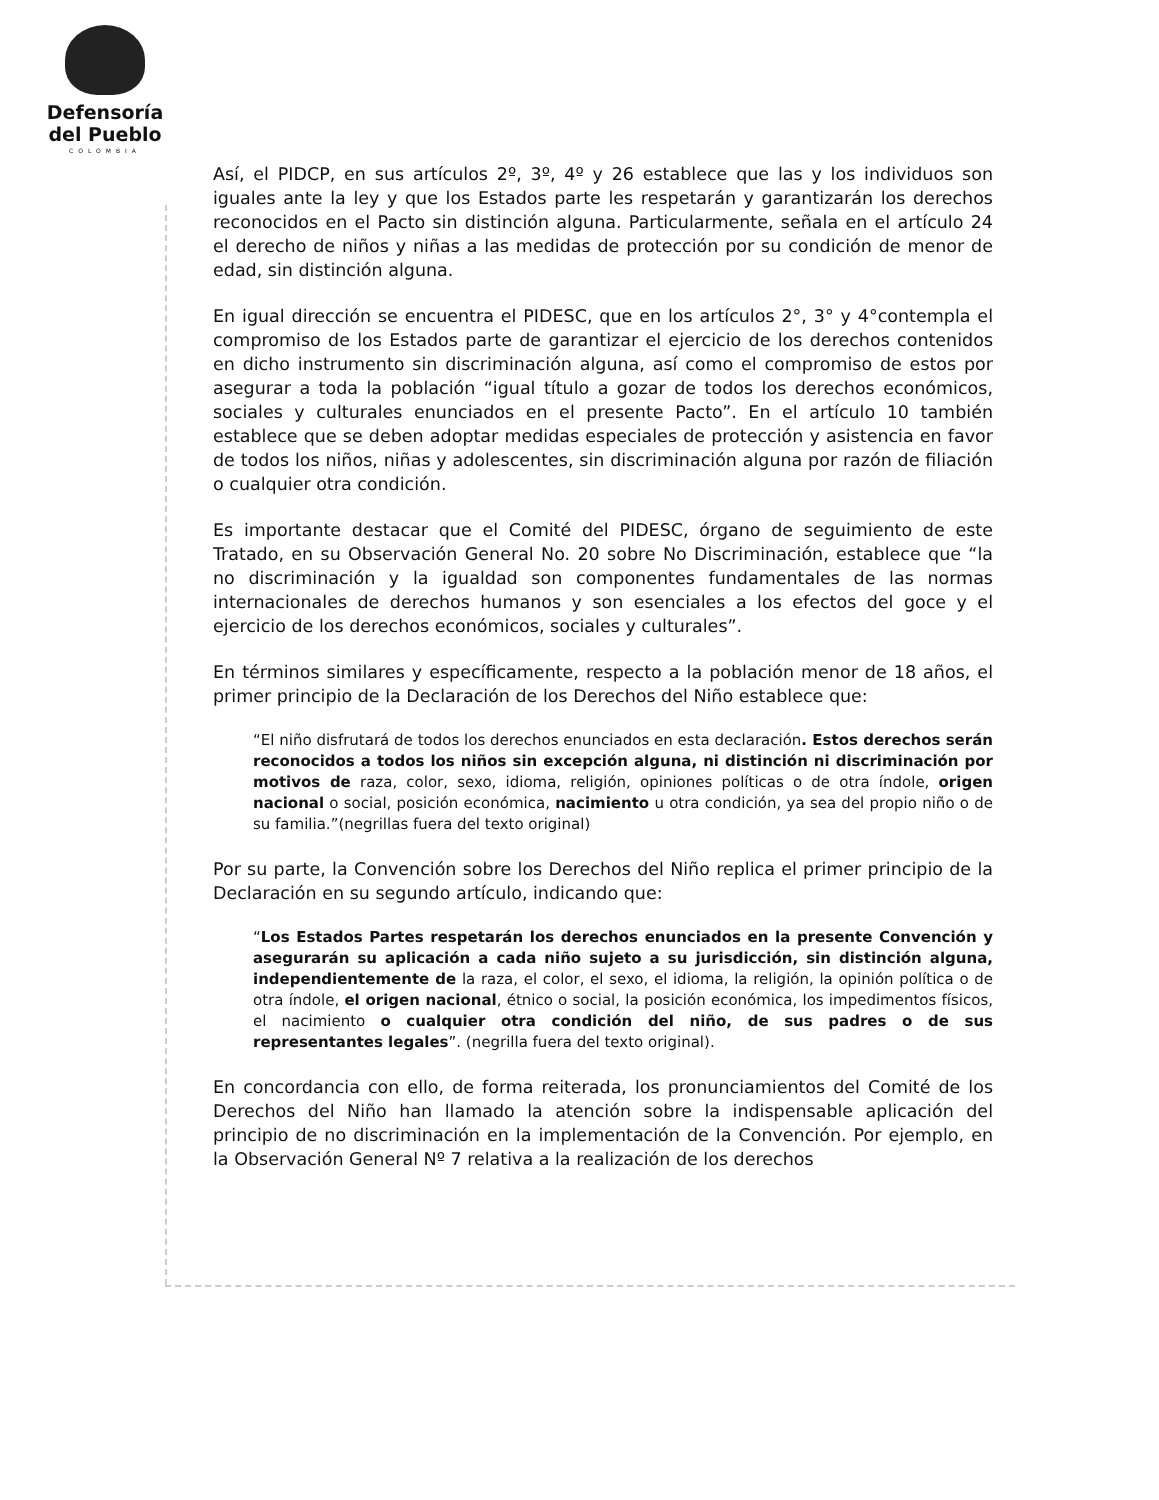Defensoría
del Pueblo
COLOMBIA
Así, el PIDCP, en sus artículos 2º, 3º, 4º y 26 establece que las y los individuos son iguales ante la ley y que los Estados parte les respetarán y garantizarán los derechos reconocidos en el Pacto sin distinción alguna. Particularmente, señala en el artículo 24 el derecho de niños y niñas a las medidas de protección por su condición de menor de edad, sin distinción alguna.
En igual dirección se encuentra el PIDESC, que en los artículos 2°, 3° y 4°contempla el compromiso de los Estados parte de garantizar el ejercicio de los derechos contenidos en dicho instrumento sin discriminación alguna, así como el compromiso de estos por asegurar a toda la población “igual título a gozar de todos los derechos económicos, sociales y culturales enunciados en el presente Pacto”. En el artículo 10 también establece que se deben adoptar medidas especiales de protección y asistencia en favor de todos los niños, niñas y adolescentes, sin discriminación alguna por razón de filiación o cualquier otra condición.
Es importante destacar que el Comité del PIDESC, órgano de seguimiento de este Tratado, en su Observación General No. 20 sobre No Discriminación, establece que “la no discriminación y la igualdad son componentes fundamentales de las normas internacionales de derechos humanos y son esenciales a los efectos del goce y el ejercicio de los derechos económicos, sociales y culturales”.
En términos similares y específicamente, respecto a la población menor de 18 años, el primer principio de la Declaración de los Derechos del Niño establece que:
“El niño disfrutará de todos los derechos enunciados en esta declaración. Estos derechos serán reconocidos a todos los niños sin excepción alguna, ni distinción ni discriminación por motivos de raza, color, sexo, idioma, religión, opiniones políticas o de otra índole, origen nacional o social, posición económica, nacimiento u otra condición, ya sea del propio niño o de su familia.”(negrillas fuera del texto original)
Por su parte, la Convención sobre los Derechos del Niño replica el primer principio de la Declaración en su segundo artículo, indicando que:
“Los Estados Partes respetarán los derechos enunciados en la presente Convención y asegurarán su aplicación a cada niño sujeto a su jurisdicción, sin distinción alguna, independientemente de la raza, el color, el sexo, el idioma, la religión, la opinión política o de otra índole, el origen nacional, étnico o social, la posición económica, los impedimentos físicos, el nacimiento o cualquier otra condición del niño, de sus padres o de sus representantes legales”. (negrilla fuera del texto original).
En concordancia con ello, de forma reiterada, los pronunciamientos del Comité de los Derechos del Niño han llamado la atención sobre la indispensable aplicación del principio de no discriminación en la implementación de la Convención. Por ejemplo, en la Observación General Nº 7 relativa a la realización de los derechos